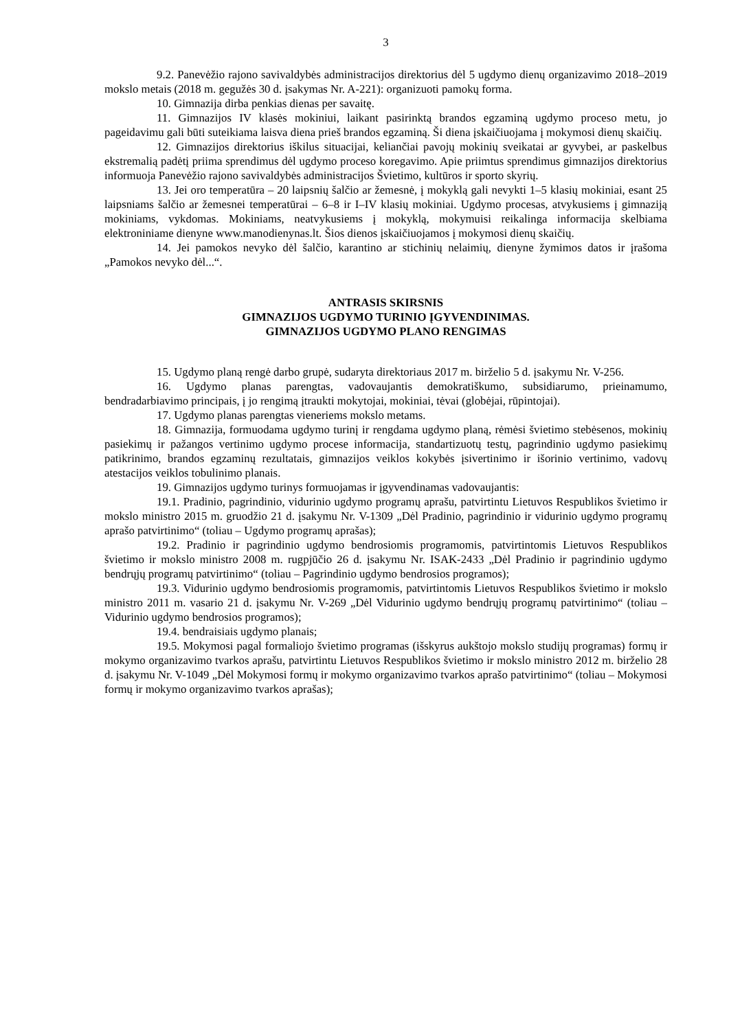3
9.2. Panevėžio rajono savivaldybės administracijos direktorius dėl 5 ugdymo dienų organizavimo 2018–2019 mokslo metais (2018 m. gegužės 30 d. įsakymas Nr. A-221): organizuoti pamokų forma.
10. Gimnazija dirba penkias dienas per savaitę.
11. Gimnazijos IV klasės mokiniui, laikant pasirinktą brandos egzaminą ugdymo proceso metu, jo pageidavimu gali būti suteikiama laisva diena prieš brandos egzaminą. Ši diena įskaičiuojama į mokymosi dienų skaičių.
12. Gimnazijos direktorius iškilus situacijai, keliančiai pavojų mokinių sveikatai ar gyvybei, ar paskelbus ekstremalią padėtį priima sprendimus dėl ugdymo proceso koregavimo. Apie priimtus sprendimus gimnazijos direktorius informuoja Panevėžio rajono savivaldybės administracijos Švietimo, kultūros ir sporto skyrių.
13. Jei oro temperatūra – 20 laipsnių šalčio ar žemesnė, į mokyklą gali nevykti 1–5 klasių mokiniai, esant 25 laipsniams šalčio ar žemesnei temperatūrai – 6–8 ir I–IV klasių mokiniai. Ugdymo procesas, atvykusiems į gimnaziją mokiniams, vykdomas. Mokiniams, neatvykusiems į mokyklą, mokymuisi reikalinga informacija skelbiama elektroniniame dienyne www.manodienynas.lt. Šios dienos įskaičiuojamos į mokymosi dienų skaičių.
14. Jei pamokos nevyko dėl šalčio, karantino ar stichinių nelaimių, dienyne žymimos datos ir įrašoma „Pamokos nevyko dėl...“.
ANTRASIS SKIRSNIS
GIMNAZIJOS UGDYMO TURINIO ĮGYVENDINIMAS.
GIMNAZIJOS UGDYMO PLANO RENGIMAS
15. Ugdymo planą rengė darbo grupė, sudaryta direktoriaus 2017 m. birželio 5 d. įsakymu Nr. V-256.
16. Ugdymo planas parengtas, vadovaujantis demokratiškumo, subsidiarumo, prieinamumo, bendradarbiavimo principais, į jo rengimą įtraukti mokytojai, mokiniai, tėvai (globėjai, rūpintojai).
17. Ugdymo planas parengtas vieneriems mokslo metams.
18. Gimnazija, formuodama ugdymo turinį ir rengdama ugdymo planą, rėmėsi švietimo stebėsenos, mokinių pasiekimų ir pažangos vertinimo ugdymo procese informacija, standartizuotų testų, pagrindinio ugdymo pasiekimų patikrinimo, brandos egzaminų rezultatais, gimnazijos veiklos kokybės įsivertinimo ir išorinio vertinimo, vadovų atestacijos veiklos tobulinimo planais.
19. Gimnazijos ugdymo turinys formuojamas ir įgyvendinamas vadovaujantis:
19.1. Pradinio, pagrindinio, vidurinio ugdymo programų aprašu, patvirtintu Lietuvos Respublikos švietimo ir mokslo ministro 2015 m. gruodžio 21 d. įsakymu Nr. V-1309 „Dėl Pradinio, pagrindinio ir vidurinio ugdymo programų aprašo patvirtinimo“ (toliau – Ugdymo programų aprašas);
19.2. Pradinio ir pagrindinio ugdymo bendrosiomis programomis, patvirtintomis Lietuvos Respublikos švietimo ir mokslo ministro 2008 m. rugpjūčio 26 d. įsakymu Nr. ISAK-2433 „Dėl Pradinio ir pagrindinio ugdymo bendrųjų programų patvirtinimo“ (toliau – Pagrindinio ugdymo bendrosios programos);
19.3. Vidurinio ugdymo bendrosiomis programomis, patvirtintomis Lietuvos Respublikos švietimo ir mokslo ministro 2011 m. vasario 21 d. įsakymu Nr. V-269 „Dėl Vidurinio ugdymo bendrųjų programų patvirtinimo“ (toliau – Vidurinio ugdymo bendrosios programos);
19.4. bendraisiais ugdymo planais;
19.5. Mokymosi pagal formaliojo švietimo programas (išskyrus aukštojo mokslo studijų programas) formų ir mokymo organizavimo tvarkos aprašu, patvirtintu Lietuvos Respublikos švietimo ir mokslo ministro 2012 m. birželio 28 d. įsakymu Nr. V-1049 „Dėl Mokymosi formų ir mokymo organizavimo tvarkos aprašo patvirtinimo“ (toliau – Mokymosi formų ir mokymo organizavimo tvarkos aprašas);